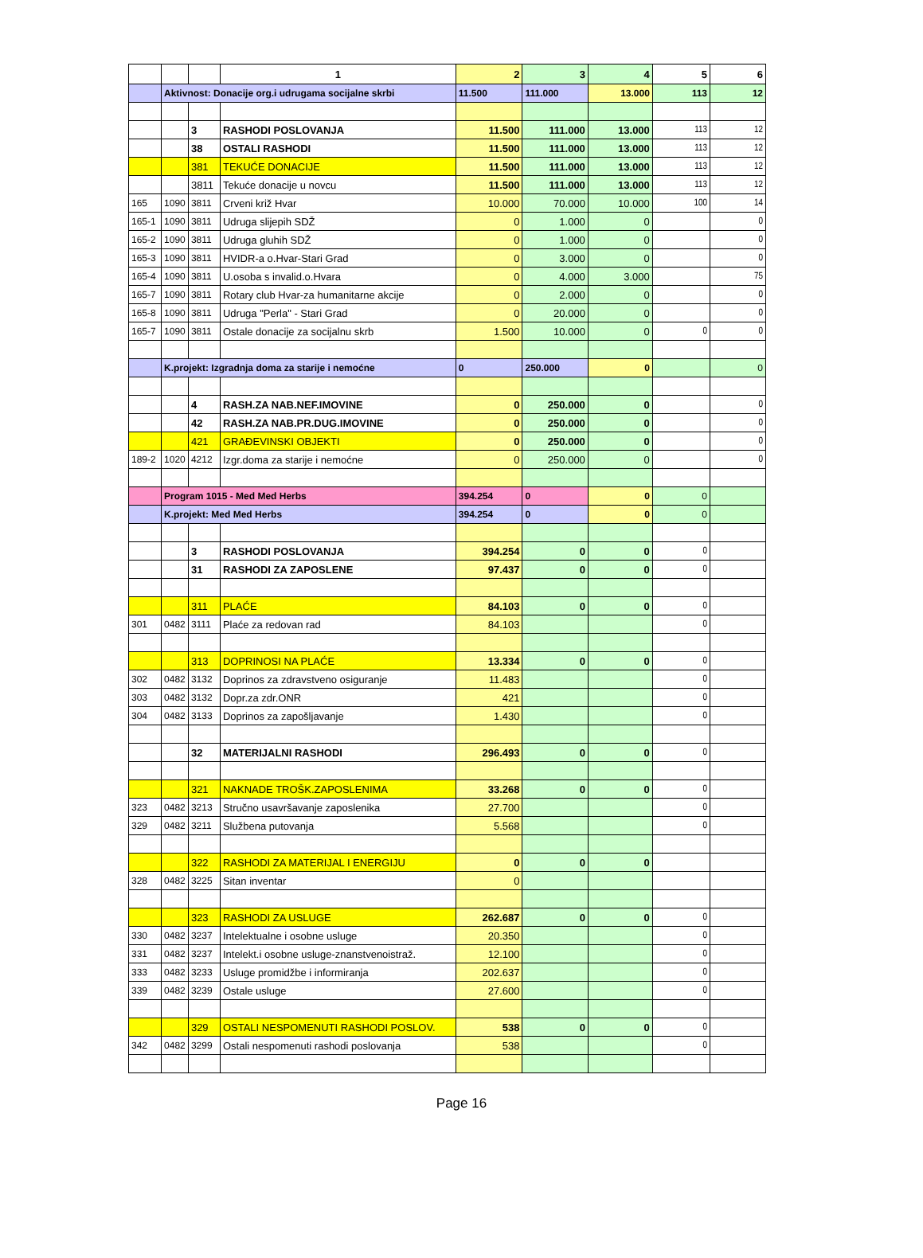| | | | 1 | 2 | 3 | 4 | 5 | 6 |
| --- | --- | --- | --- | --- | --- | --- | --- | --- |
| | Aktivnost: Donacije org.i udrugama socijalne skrbi | | | 11.500 | 111.000 | 13.000 | 113 | 12 |
| | | 3 | RASHODI POSLOVANJA | 11.500 | 111.000 | 13.000 | 113 | 12 |
| | | 38 | OSTALI RASHODI | 11.500 | 111.000 | 13.000 | 113 | 12 |
| | | 381 | TEKUĆE DONACIJE | 11.500 | 111.000 | 13.000 | 113 | 12 |
| | | 3811 | Tekuće donacije u novcu | 11.500 | 111.000 | 13.000 | 113 | 12 |
| 165 | 1090 | 3811 | Crveni križ Hvar | 10.000 | 70.000 | 10.000 | 100 | 14 |
| 165-1 | 1090 | 3811 | Udruga slijepih SDŽ | 0 | 1.000 | 0 | | 0 |
| 165-2 | 1090 | 3811 | Udruga gluhih SDŽ | 0 | 1.000 | 0 | | 0 |
| 165-3 | 1090 | 3811 | HVIDR-a o.Hvar-Stari Grad | 0 | 3.000 | 0 | | 0 |
| 165-4 | 1090 | 3811 | U.osoba s invalid.o.Hvara | 0 | 4.000 | 3.000 | | 75 |
| 165-7 | 1090 | 3811 | Rotary club Hvar-za humanitarne akcije | 0 | 2.000 | 0 | | 0 |
| 165-8 | 1090 | 3811 | Udruga "Perla" - Stari Grad | 0 | 20.000 | 0 | | 0 |
| 165-7 | 1090 | 3811 | Ostale donacije za socijalnu skrb | 1.500 | 10.000 | 0 | 0 | 0 |
| | K.projekt: Izgradnja doma za starije i nemoćne | | | 0 | 250.000 | 0 | | 0 |
| | | 4 | RASH.ZA NAB.NEF.IMOVINE | 0 | 250.000 | 0 | | 0 |
| | | 42 | RASH.ZA NAB.PR.DUG.IMOVINE | 0 | 250.000 | 0 | | 0 |
| | | 421 | GRAĐEVINSKI OBJEKTI | 0 | 250.000 | 0 | | 0 |
| 189-2 | 1020 | 4212 | Izgr.doma za starije i nemoćne | 0 | 250.000 | 0 | | 0 |
| | Program 1015 - Med Med Herbs | | | 394.254 | 0 | 0 | 0 | |
| | K.projekt: Med Med Herbs | | | 394.254 | 0 | 0 | 0 | |
| | | 3 | RASHODI POSLOVANJA | 394.254 | 0 | 0 | 0 | |
| | | 31 | RASHODI ZA ZAPOSLENE | 97.437 | 0 | 0 | 0 | |
| | | 311 | PLAĆE | 84.103 | 0 | 0 | 0 | |
| 301 | 0482 | 3111 | Plaće za redovan rad | 84.103 | | | 0 | |
| | | 313 | DOPRINOSI NA PLAĆE | 13.334 | 0 | 0 | 0 | |
| 302 | 0482 | 3132 | Doprinos za zdravstveno osiguranje | 11.483 | | | 0 | |
| 303 | 0482 | 3132 | Dopr.za zdr.ONR | 421 | | | 0 | |
| 304 | 0482 | 3133 | Doprinos za zapošljavanje | 1.430 | | | 0 | |
| | | 32 | MATERIJALNI RASHODI | 296.493 | 0 | 0 | 0 | |
| | | 321 | NAKNADE TROŠK.ZAPOSLENIMA | 33.268 | 0 | 0 | 0 | |
| 323 | 0482 | 3213 | Stručno usavršavanje zaposlenika | 27.700 | | | 0 | |
| 329 | 0482 | 3211 | Službena putovanja | 5.568 | | | 0 | |
| | | 322 | RASHODI ZA MATERIJAL I ENERGIJU | 0 | 0 | 0 | | |
| 328 | 0482 | 3225 | Sitan inventar | 0 | | | | |
| | | 323 | RASHODI ZA USLUGE | 262.687 | 0 | 0 | 0 | |
| 330 | 0482 | 3237 | Intelektualne i osobne usluge | 20.350 | | | 0 | |
| 331 | 0482 | 3237 | Intelekt.i osobne usluge-znanstvenoistraž. | 12.100 | | | 0 | |
| 333 | 0482 | 3233 | Usluge promidžbe i informiranja | 202.637 | | | 0 | |
| 339 | 0482 | 3239 | Ostale usluge | 27.600 | | | 0 | |
| | | 329 | OSTALI NESPOMENUTI RASHODI POSLOV. | 538 | 0 | 0 | 0 | |
| 342 | 0482 | 3299 | Ostali nespomenuti rashodi poslovanja | 538 | | | 0 | |
Page 16